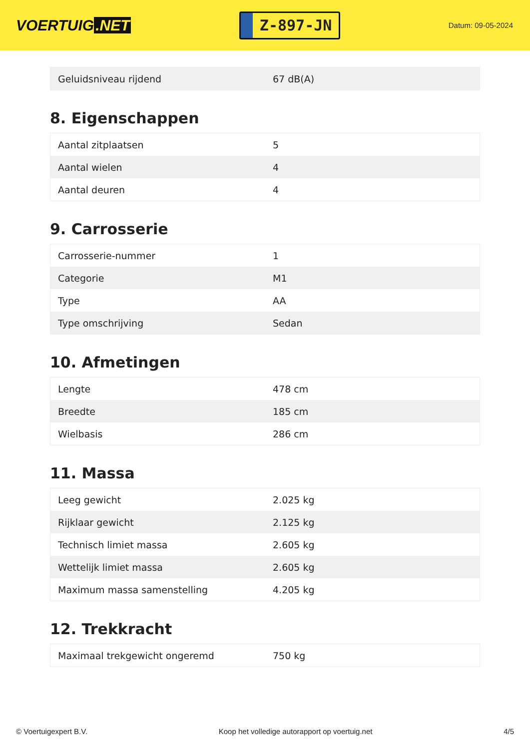VOERTUIG.NET
Z-897-JN
Datum: 09-05-2024
| Geluidsniveau rijdend | 67 dB(A) |
8. Eigenschappen
| Aantal zitplaatsen | 5 |
| Aantal wielen | 4 |
| Aantal deuren | 4 |
9. Carrosserie
| Carrosserie-nummer | 1 |
| Categorie | M1 |
| Type | AA |
| Type omschrijving | Sedan |
10. Afmetingen
| Lengte | 478 cm |
| Breedte | 185 cm |
| Wielbasis | 286 cm |
11. Massa
| Leeg gewicht | 2.025 kg |
| Rijklaar gewicht | 2.125 kg |
| Technisch limiet massa | 2.605 kg |
| Wettelijk limiet massa | 2.605 kg |
| Maximum massa samenstelling | 4.205 kg |
12. Trekkracht
| Maximaal trekgewicht ongeremd | 750 kg |
© Voertuigexpert B.V. Koop het volledige autorapport op voertuig.net 4/5